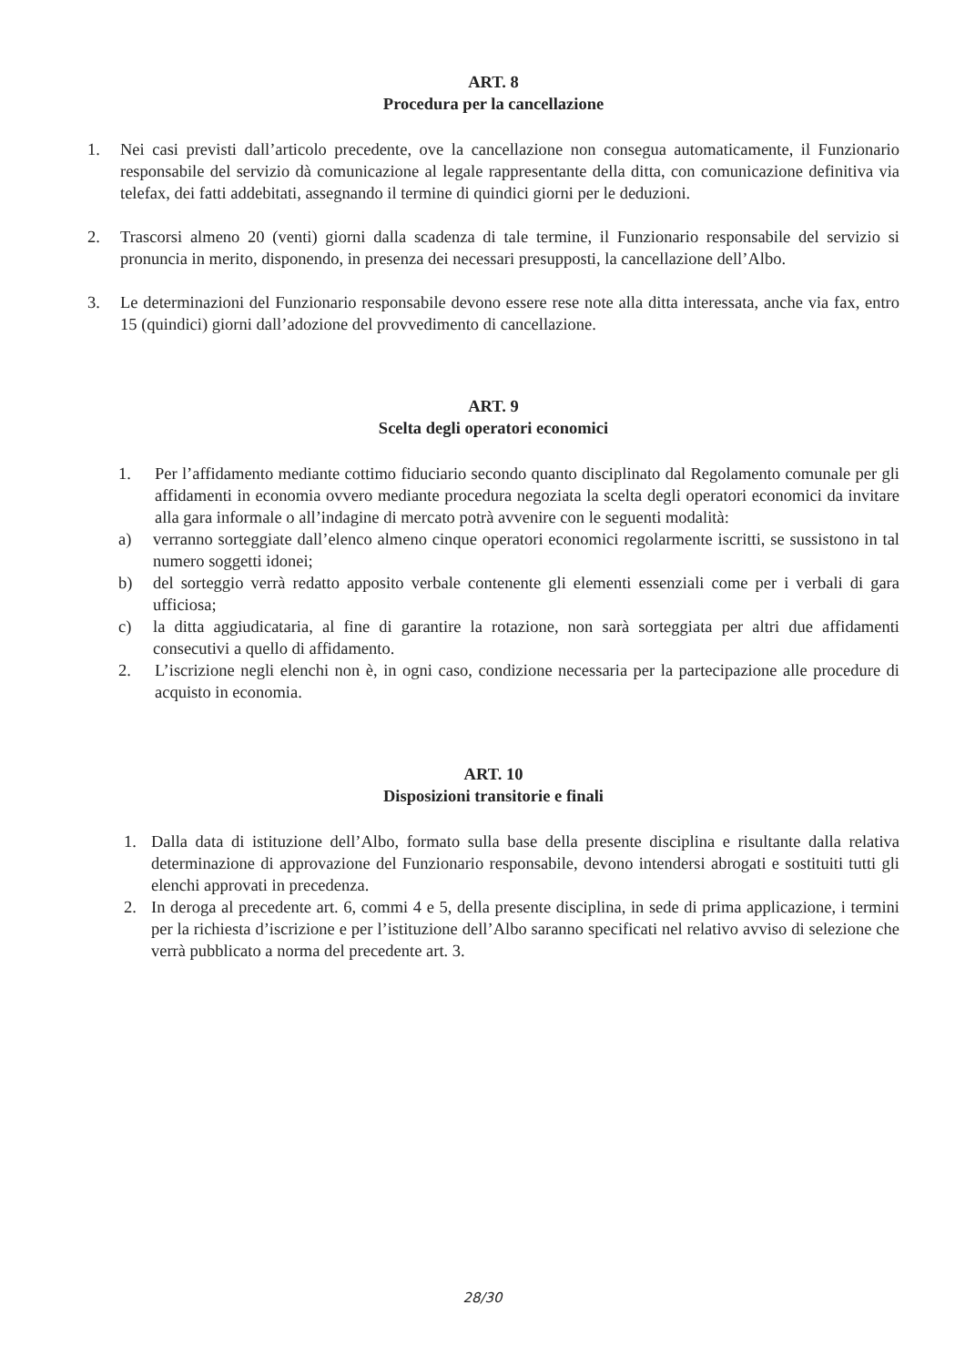ART. 8
Procedura per la cancellazione
1. Nei casi previsti dall’articolo precedente, ove la cancellazione non consegua automaticamente, il Funzionario responsabile del servizio dà comunicazione al legale rappresentante della ditta, con comunicazione definitiva via telefax, dei fatti addebitati, assegnando il termine di quindici giorni per le deduzioni.
2. Trascorsi almeno 20 (venti) giorni dalla scadenza di tale termine, il Funzionario responsabile del servizio si pronuncia in merito, disponendo, in presenza dei necessari presupposti, la cancellazione dell’Albo.
3. Le determinazioni del Funzionario responsabile devono essere rese note alla ditta interessata, anche via fax, entro 15 (quindici) giorni dall’adozione del provvedimento di cancellazione.
ART. 9
Scelta degli operatori economici
1. Per l’affidamento mediante cottimo fiduciario secondo quanto disciplinato dal Regolamento comunale per gli affidamenti in economia ovvero mediante procedura negoziata la scelta degli operatori economici da invitare alla gara informale o all’indagine di mercato potrà avvenire con le seguenti modalità:
a) verranno sorteggiate dall’elenco almeno cinque operatori economici regolarmente iscritti, se sussistono in tal numero soggetti idonei;
b) del sorteggio verrà redatto apposito verbale contenente gli elementi essenziali come per i verbali di gara ufficiosa;
c) la ditta aggiudicataria, al fine di garantire la rotazione, non sarà sorteggiata per altri due affidamenti consecutivi a quello di affidamento.
2. L’iscrizione negli elenchi non è, in ogni caso, condizione necessaria per la partecipazione alle procedure di acquisto in economia.
ART. 10
Disposizioni transitorie e finali
1. Dalla data di istituzione dell’Albo, formato sulla base della presente disciplina e risultante dalla relativa determinazione di approvazione del Funzionario responsabile, devono intendersi abrogati e sostituiti tutti gli elenchi approvati in precedenza.
2. In deroga al precedente art. 6, commi 4 e 5, della presente disciplina, in sede di prima applicazione, i termini per la richiesta d’iscrizione e per l’istituzione dell’Albo saranno specificati nel relativo avviso di selezione che verrà pubblicato a norma del precedente art. 3.
28/30